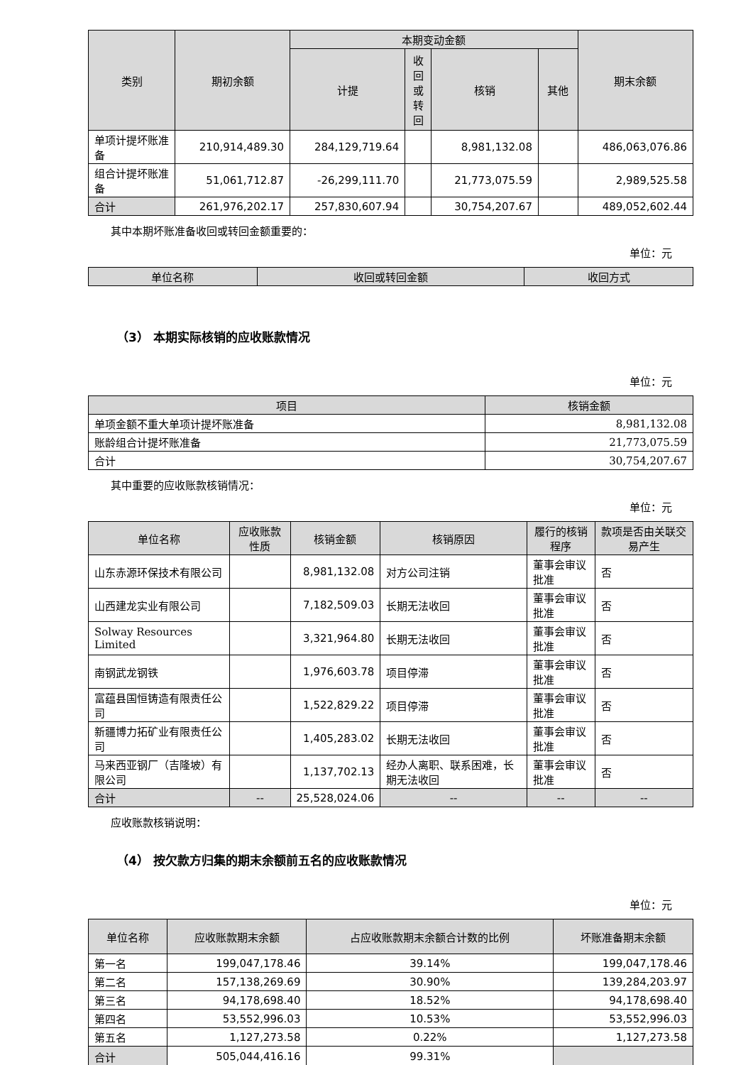| 类别 | 期初余额 | 本期变动金额 | | | | 期末余额 |
| --- | --- | --- | --- | --- | --- | --- |
| | | 计提 | 收回或转回 | 核销 | 其他 | |
| 单项计提坏账准备 | 210,914,489.30 | 284,129,719.64 | | 8,981,132.08 | | 486,063,076.86 |
| 组合计提坏账准备 | 51,061,712.87 | -26,299,111.70 | | 21,773,075.59 | | 2,989,525.58 |
| 合计 | 261,976,202.17 | 257,830,607.94 | | 30,754,207.67 | | 489,052,602.44 |
其中本期坏账准备收回或转回金额重要的：
单位：元
| 单位名称 | 收回或转回金额 | 收回方式 |
| --- | --- | --- |
（3） 本期实际核销的应收账款情况
单位：元
| 项目 | 核销金额 |
| --- | --- |
| 单项金额不重大单项计提坏账准备 | 8,981,132.08 |
| 账龄组合计提坏账准备 | 21,773,075.59 |
| 合计 | 30,754,207.67 |
其中重要的应收账款核销情况：
单位：元
| 单位名称 | 应收账款性质 | 核销金额 | 核销原因 | 履行的核销程序 | 款项是否由关联交易产生 |
| --- | --- | --- | --- | --- | --- |
| 山东赤源环保技术有限公司 | | 8,981,132.08 | 对方公司注销 | 董事会审议批准 | 否 |
| 山西建龙实业有限公司 | | 7,182,509.03 | 长期无法收回 | 董事会审议批准 | 否 |
| Solway Resources Limited | | 3,321,964.80 | 长期无法收回 | 董事会审议批准 | 否 |
| 南钢武龙钢铁 | | 1,976,603.78 | 项目停滞 | 董事会审议批准 | 否 |
| 富蕴县国恒铸造有限责任公司 | | 1,522,829.22 | 项目停滞 | 董事会审议批准 | 否 |
| 新疆博力拓矿业有限责任公司 | | 1,405,283.02 | 长期无法收回 | 董事会审议批准 | 否 |
| 马来西亚钢厂（吉隆坡）有限公司 | | 1,137,702.13 | 经办人离职、联系困难，长期无法收回 | 董事会审议批准 | 否 |
| 合计 | -- | 25,528,024.06 | -- | -- | -- |
应收账款核销说明：
（4） 按欠款方归集的期末余额前五名的应收账款情况
单位：元
| 单位名称 | 应收账款期末余额 | 占应收账款期末余额合计数的比例 | 坏账准备期末余额 |
| --- | --- | --- | --- |
| 第一名 | 199,047,178.46 | 39.14% | 199,047,178.46 |
| 第二名 | 157,138,269.69 | 30.90% | 139,284,203.97 |
| 第三名 | 94,178,698.40 | 18.52% | 94,178,698.40 |
| 第四名 | 53,552,996.03 | 10.53% | 53,552,996.03 |
| 第五名 | 1,127,273.58 | 0.22% | 1,127,273.58 |
| 合计 | 505,044,416.16 | 99.31% | |